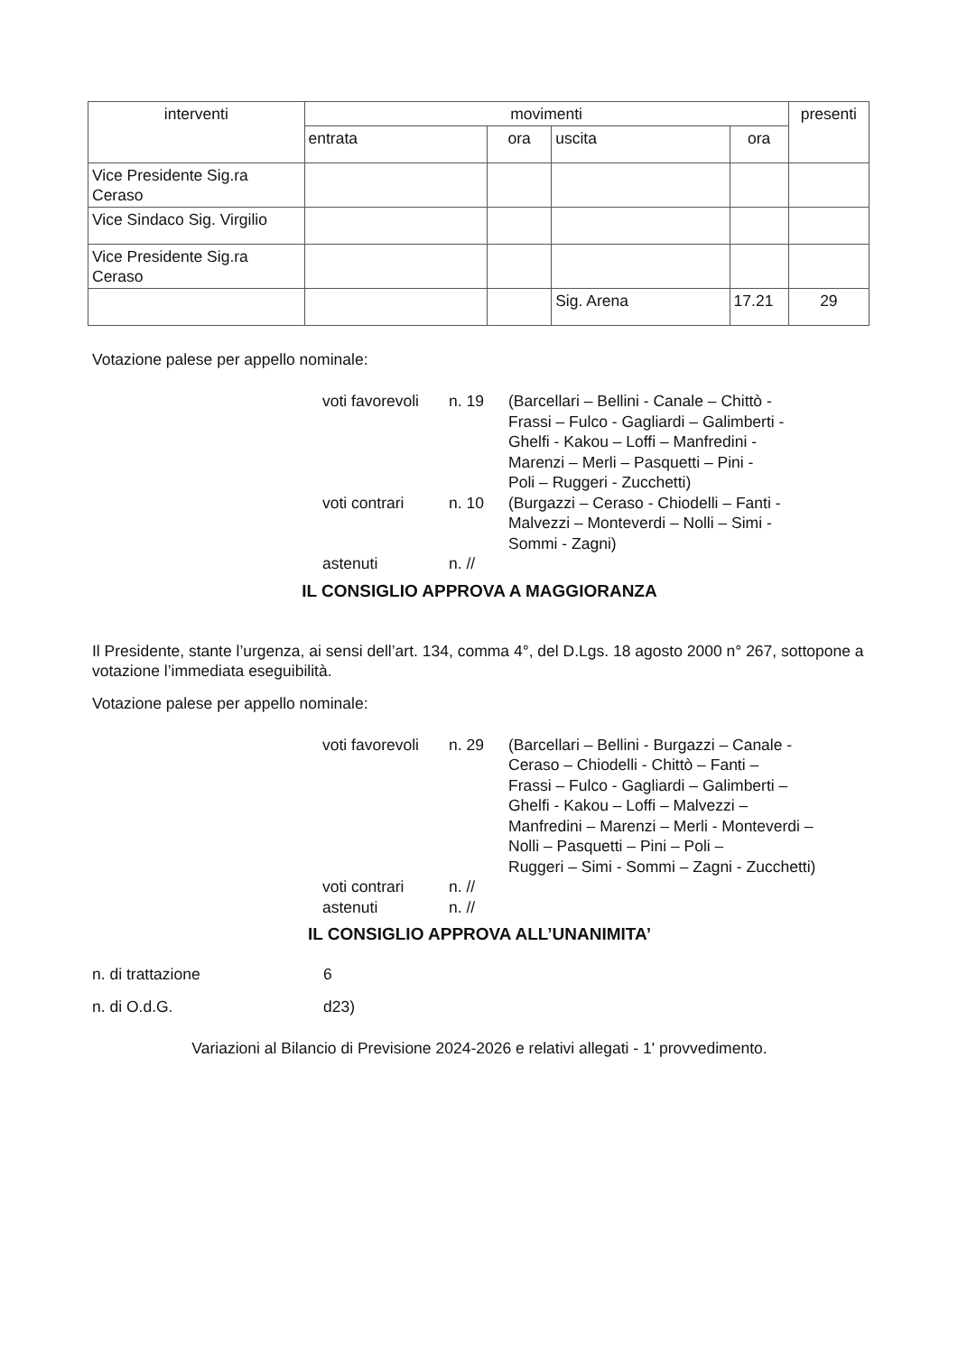| interventi | movimenti | | | | presenti |
| --- | --- | --- | --- | --- | --- |
| | entrata | ora | uscita | ora | |
| Vice Presidente Sig.ra Ceraso | | | | | |
| Vice Sindaco Sig. Virgilio | | | | | |
| Vice Presidente Sig.ra Ceraso | | | | | |
| | | | Sig. Arena | 17.21 | 29 |
Votazione palese per appello nominale:
voti favorevoli
n. 19
(Barcellari – Bellini - Canale – Chittò -
Frassi – Fulco - Gagliardi – Galimberti -
Ghelfi - Kakou – Loffi – Manfredini -
Marenzi – Merli – Pasquetti – Pini -
Poli – Ruggeri - Zucchetti)
voti contrari
n. 10
(Burgazzi – Ceraso - Chiodelli – Fanti -
Malvezzi – Monteverdi – Nolli – Simi -
Sommi - Zagni)
astenuti
n. //
IL CONSIGLIO APPROVA A MAGGIORANZA
Il Presidente, stante l’urgenza, ai sensi dell’art. 134, comma 4°, del D.Lgs. 18 agosto 2000 n° 267, sottopone a votazione l’immediata eseguibilità.
Votazione palese per appello nominale:
voti favorevoli
n. 29
(Barcellari – Bellini - Burgazzi – Canale -
Ceraso – Chiodelli - Chittò – Fanti –
Frassi – Fulco - Gagliardi – Galimberti –
Ghelfi - Kakou – Loffi – Malvezzi –
Manfredini – Marenzi – Merli - Monteverdi –
Nolli – Pasquetti – Pini – Poli –
Ruggeri – Simi - Sommi – Zagni - Zucchetti)
voti contrari
n. //
astenuti
n. //
IL CONSIGLIO APPROVA ALL’UNANIMITA’
n. di trattazione
6
n. di O.d.G.
d23)
Variazioni al Bilancio di Previsione 2024-2026 e relativi allegati - 1' provvedimento.